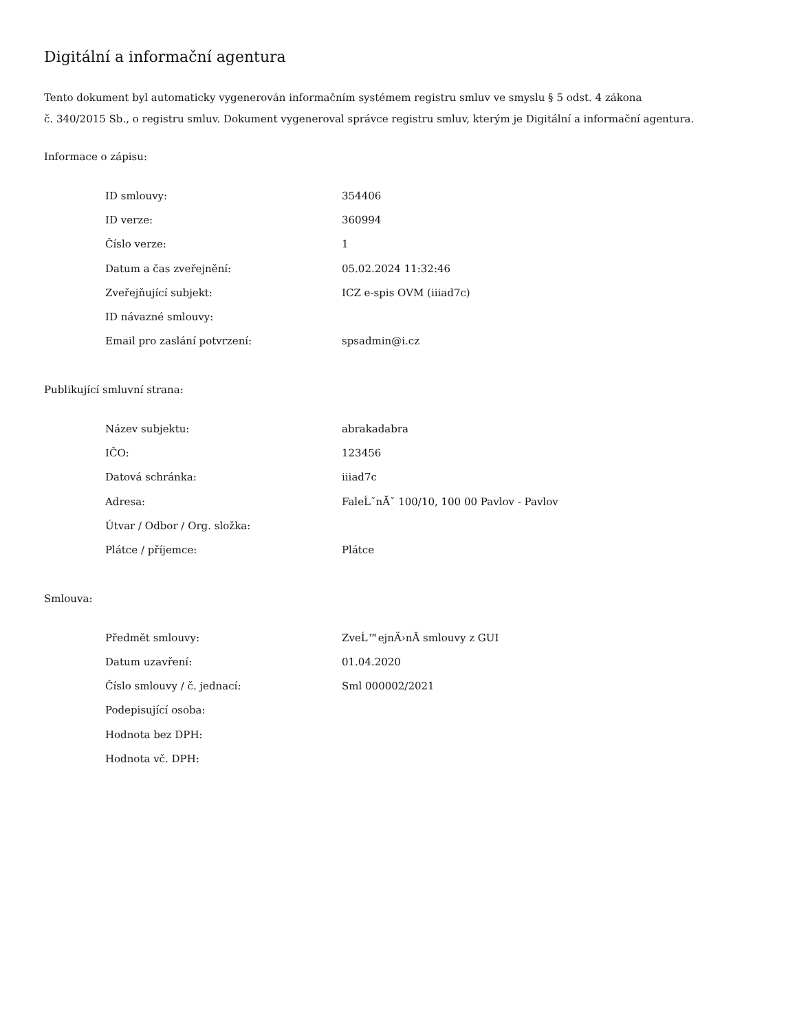Digitální a informační agentura
Tento dokument byl automaticky vygenerován informačním systémem registru smluv ve smyslu § 5 odst. 4 zákona
č. 340/2015 Sb., o registru smluv. Dokument vygeneroval správce registru smluv, kterým je Digitální a informační agentura.
Informace o zápisu:
| ID smlouvy: | 354406 |
| ID verze: | 360994 |
| Číslo verze: | 1 |
| Datum a čas zveřejnění: | 05.02.2024 11:32:46 |
| Zveřejňující subjekt: | ICZ e-spis OVM (iiiad7c) |
| ID návazné smlouvy: | |
| Email pro zaslání potvrzení: | spsadmin@i.cz |
Publikující smluvní strana:
| Název subjektu: | abrakadabra |
| IČO: | 123456 |
| Datová schránka: | iiiad7c |
| Adresa: | FaleĹˇnĂˇ 100/10, 100 00 Pavlov - Pavlov |
| Útvar / Odbor / Org. složka: | |
| Plátce / příjemce: | Plátce |
Smlouva:
| Předmět smlouvy: | ZveĹ™ejnÄ›nĂ­ smlouvy z GUI |
| Datum uzavření: | 01.04.2020 |
| Číslo smlouvy / č. jednací: | Sml 000002/2021 |
| Podepisující osoba: | |
| Hodnota bez DPH: | |
| Hodnota vč. DPH: | |